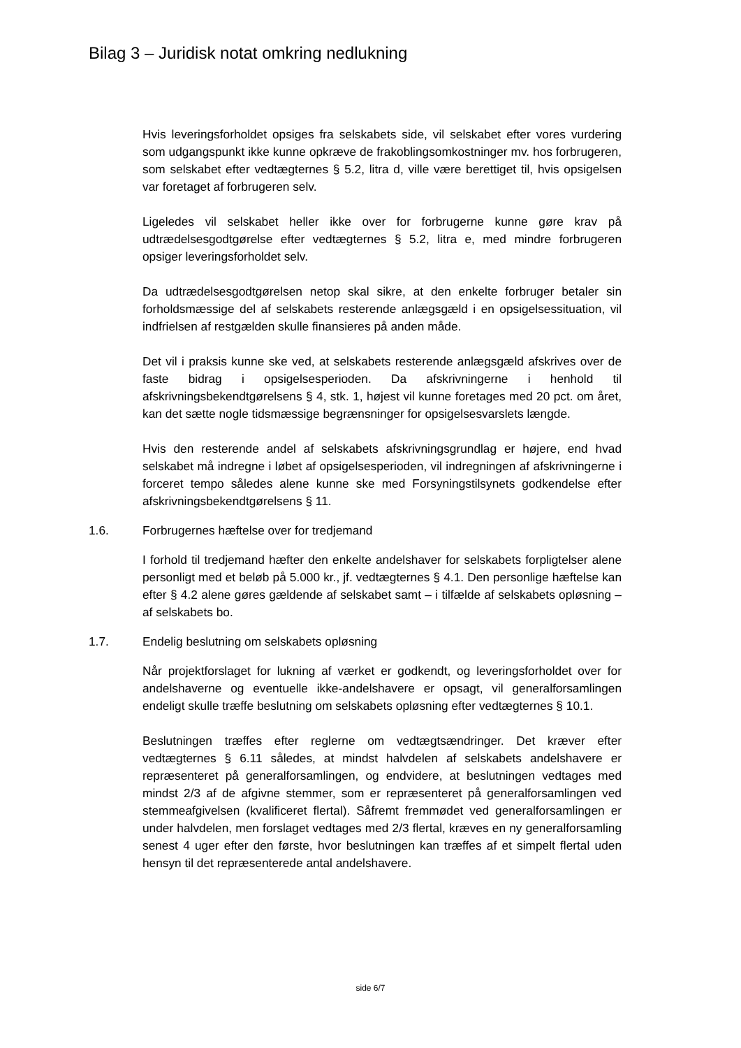Bilag 3 – Juridisk notat omkring nedlukning
Hvis leveringsforholdet opsiges fra selskabets side, vil selskabet efter vores vurdering som udgangspunkt ikke kunne opkræve de frakoblingsomkostninger mv. hos forbrugeren, som selskabet efter vedtægternes § 5.2, litra d, ville være berettiget til, hvis opsigelsen var foretaget af forbrugeren selv.
Ligeledes vil selskabet heller ikke over for forbrugerne kunne gøre krav på udtrædelsesgodtgørelse efter vedtægternes § 5.2, litra e, med mindre forbrugeren opsiger leveringsforholdet selv.
Da udtrædelsesgodtgørelsen netop skal sikre, at den enkelte forbruger betaler sin forholdsmæssige del af selskabets resterende anlægsgæld i en opsigelsessituation, vil indfrielsen af restgælden skulle finansieres på anden måde.
Det vil i praksis kunne ske ved, at selskabets resterende anlægsgæld afskrives over de faste bidrag i opsigelsesperioden. Da afskrivningerne i henhold til afskrivningsbekendtgørelsens § 4, stk. 1, højest vil kunne foretages med 20 pct. om året, kan det sætte nogle tidsmæssige begrænsninger for opsigelsesvarslets længde.
Hvis den resterende andel af selskabets afskrivningsgrundlag er højere, end hvad selskabet må indregne i løbet af opsigelsesperioden, vil indregningen af afskrivningerne i forceret tempo således alene kunne ske med Forsyningstilsynets godkendelse efter afskrivningsbekendtgørelsens § 11.
1.6. Forbrugernes hæftelse over for tredjemand
I forhold til tredjemand hæfter den enkelte andelshaver for selskabets forpligtelser alene personligt med et beløb på 5.000 kr., jf. vedtægternes § 4.1. Den personlige hæftelse kan efter § 4.2 alene gøres gældende af selskabet samt – i tilfælde af selskabets opløsning – af selskabets bo.
1.7. Endelig beslutning om selskabets opløsning
Når projektforslaget for lukning af værket er godkendt, og leveringsforholdet over for andelshaverne og eventuelle ikke-andelshavere er opsagt, vil generalforsamlingen endeligt skulle træffe beslutning om selskabets opløsning efter vedtægternes § 10.1.
Beslutningen træffes efter reglerne om vedtægtsændringer. Det kræver efter vedtægternes § 6.11 således, at mindst halvdelen af selskabets andelshavere er repræsenteret på generalforsamlingen, og endvidere, at beslutningen vedtages med mindst 2/3 af de afgivne stemmer, som er repræsenteret på generalforsamlingen ved stemmeafgivelsen (kvalificeret flertal). Såfremt fremmødet ved generalforsamlingen er under halvdelen, men forslaget vedtages med 2/3 flertal, kræves en ny generalforsamling senest 4 uger efter den første, hvor beslutningen kan træffes af et simpelt flertal uden hensyn til det repræsenterede antal andelshavere.
side 6/7